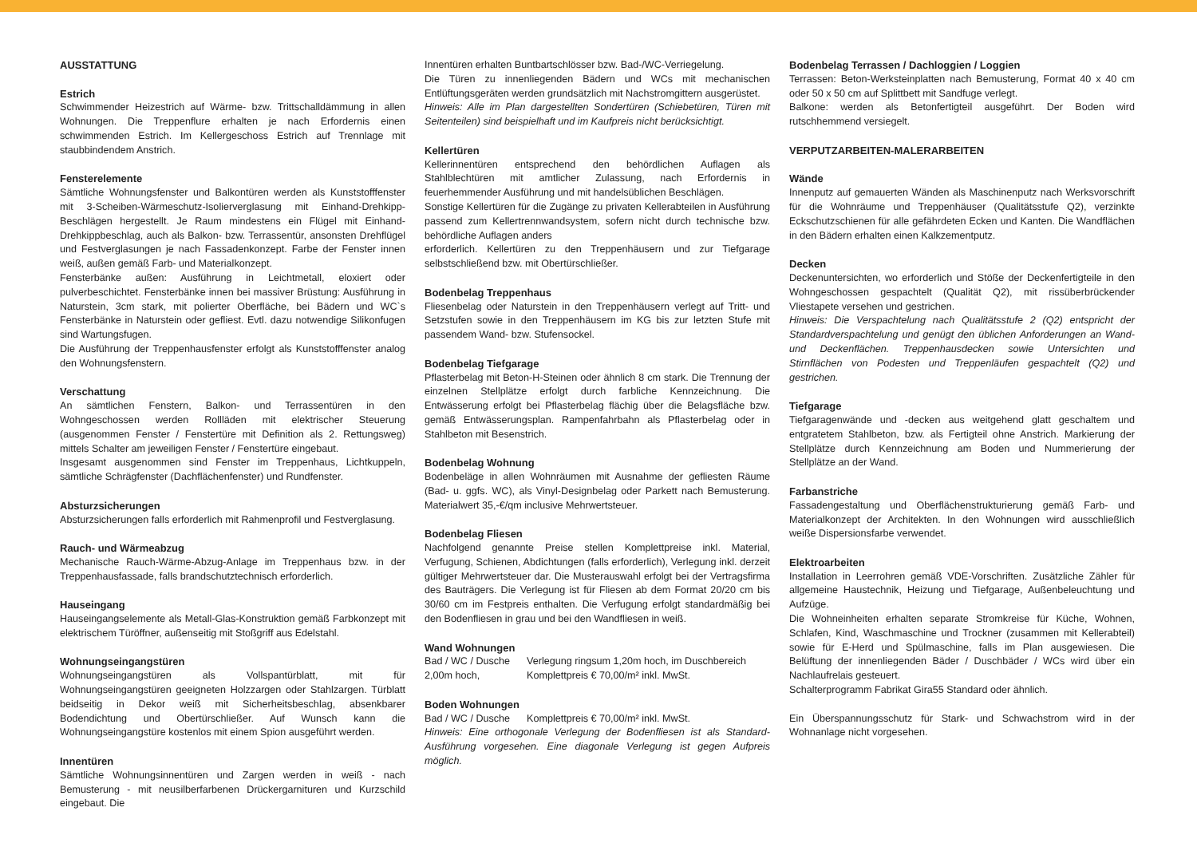AUSSTATTUNG
Estrich
Schwimmender Heizestrich auf Wärme- bzw. Trittschalldämmung in allen Wohnungen. Die Treppenflure erhalten je nach Erfordernis einen schwimmenden Estrich. Im Kellergeschoss Estrich auf Trennlage mit staubbindendem Anstrich.
Fensterelemente
Sämtliche Wohnungsfenster und Balkontüren werden als Kunststofffenster mit 3-Scheiben-Wärmeschutz-Isolierverglasung mit Einhand-Drehkipp-Beschlägen hergestellt. Je Raum mindestens ein Flügel mit Einhand-Drehkippbeschlag, auch als Balkon- bzw. Terrassentür, ansonsten Drehflügel und Festverglasungen je nach Fassadenkonzept. Farbe der Fenster innen weiß, außen gemäß Farb- und Materialkonzept.
Fensterbänke außen: Ausführung in Leichtmetall, eloxiert oder pulverbeschichtet. Fensterbänke innen bei massiver Brüstung: Ausführung in Naturstein, 3cm stark, mit polierter Oberfläche, bei Bädern und WC`s Fensterbänke in Naturstein oder gefliest. Evtl. dazu notwendige Silikonfugen sind Wartungsfugen.
Die Ausführung der Treppenhausfenster erfolgt als Kunststofffenster analog den Wohnungsfenstern.
Verschattung
An sämtlichen Fenstern, Balkon- und Terrassentüren in den Wohngeschossen werden Rollläden mit elektrischer Steuerung (ausgenommen Fenster / Fenstertüre mit Definition als 2. Rettungsweg) mittels Schalter am jeweiligen Fenster / Fenstertüre eingebaut.
Insgesamt ausgenommen sind Fenster im Treppenhaus, Lichtkuppeln, sämtliche Schrägfenster (Dachflächenfenster) und Rundfenster.
Absturzsicherungen
Absturzsicherungen falls erforderlich mit Rahmenprofil und Festverglasung.
Rauch- und Wärmeabzug
Mechanische Rauch-Wärme-Abzug-Anlage im Treppenhaus bzw. in der Treppenhausfassade, falls brandschutztechnisch erforderlich.
Hauseingang
Hauseingangselemente als Metall-Glas-Konstruktion gemäß Farbkonzept mit elektrischem Türöffner, außenseitig mit Stoßgriff aus Edelstahl.
Wohnungseingangstüren
Wohnungseingangstüren als Vollspantürblatt, mit für Wohnungseingangstüren geeigneten Holzzargen oder Stahlzargen. Türblatt beidseitig in Dekor weiß mit Sicherheitsbeschlag, absenkbarer Bodendichtung und Obertürschließer. Auf Wunsch kann die Wohnungseingangstüre kostenlos mit einem Spion ausgeführt werden.
Innentüren
Sämtliche Wohnungsinnentüren und Zargen werden in weiß - nach Bemusterung - mit neusilberfarbenen Drückergarnituren und Kurzschild eingebaut. Die
Innentüren erhalten Buntbartschlösser bzw. Bad-/WC-Verriegelung.
Die Türen zu innenliegenden Bädern und WCs mit mechanischen Entlüftungsgeräten werden grundsätzlich mit Nachstromgittern ausgerüstet.
Hinweis: Alle im Plan dargestellten Sondertüren (Schiebetüren, Türen mit Seitenteilen) sind beispielhaft und im Kaufpreis nicht berücksichtigt.
Kellertüren
Kellerinnentüren entsprechend den behördlichen Auflagen als Stahlblechtüren mit amtlicher Zulassung, nach Erfordernis in feuerhemmender Ausführung und mit handelsüblichen Beschlägen.
Sonstige Kellertüren für die Zugänge zu privaten Kellerabteilen in Ausführung passend zum Kellertrennwandsystem, sofern nicht durch technische bzw. behördliche Auflagen anders
erforderlich. Kellertüren zu den Treppenhäusern und zur Tiefgarage selbstschließend bzw. mit Obertürschließer.
Bodenbelag Treppenhaus
Fliesenbelag oder Naturstein in den Treppenhäusern verlegt auf Tritt- und Setzstufen sowie in den Treppenhäusern im KG bis zur letzten Stufe mit passendem Wand- bzw. Stufensockel.
Bodenbelag Tiefgarage
Pflasterbelag mit Beton-H-Steinen oder ähnlich 8 cm stark. Die Trennung der einzelnen Stellplätze erfolgt durch farbliche Kennzeichnung. Die Entwässerung erfolgt bei Pflasterbelag flächig über die Belagsfläche bzw. gemäß Entwässerungsplan. Rampenfahrbahn als Pflasterbelag oder in Stahlbeton mit Besenstrich.
Bodenbelag Wohnung
Bodenbeläge in allen Wohnräumen mit Ausnahme der gefliesten Räume (Bad- u. ggfs. WC), als Vinyl-Designbelag oder Parkett nach Bemusterung. Materialwert 35,-€/qm inclusive Mehrwertsteuer.
Bodenbelag Fliesen
Nachfolgend genannte Preise stellen Komplettpreise inkl. Material, Verfugung, Schienen, Abdichtungen (falls erforderlich), Verlegung inkl. derzeit gültiger Mehrwertsteuer dar. Die Musterauswahl erfolgt bei der Vertragsfirma des Bauträgers. Die Verlegung ist für Fliesen ab dem Format 20/20 cm bis 30/60 cm im Festpreis enthalten. Die Verfugung erfolgt standardmäßig bei den Bodenfliesen in grau und bei den Wandfliesen in weiß.
Wand Wohnungen
Bad / WC / Dusche Verlegung ringsum 1,20m hoch, im Duschbereich
2,00m hoch, Komplettpreis € 70,00/m² inkl. MwSt.
Boden Wohnungen
Bad / WC / Dusche Komplettpreis € 70,00/m² inkl. MwSt.
Hinweis: Eine orthogonale Verlegung der Bodenfliesen ist als Standard-Ausführung vorgesehen. Eine diagonale Verlegung ist gegen Aufpreis möglich.
Bodenbelag Terrassen / Dachloggien / Loggien
Terrassen: Beton-Werksteinplatten nach Bemusterung, Format 40 x 40 cm oder 50 x 50 cm auf Splittbett mit Sandfuge verlegt.
Balkone: werden als Betonfertigteil ausgeführt. Der Boden wird rutschhemmend versiegelt.
VERPUTZARBEITEN-MALERARBEITEN
Wände
Innenputz auf gemauerten Wänden als Maschinenputz nach Werksvorschrift für die Wohnräume und Treppenhäuser (Qualitätsstufe Q2), verzinkte Eckschutzschienen für alle gefährdeten Ecken und Kanten. Die Wandflächen in den Bädern erhalten einen Kalkzementputz.
Decken
Deckenuntersichten, wo erforderlich und Stöße der Deckenfertigteile in den Wohngeschossen gespachtelt (Qualität Q2), mit rissüberbrückender Vliestapete versehen und gestrichen.
Hinweis: Die Verspachtelung nach Qualitätsstufe 2 (Q2) entspricht der Standardverspachtelung und genügt den üblichen Anforderungen an Wand- und Deckenflächen. Treppenhausdecken sowie Untersichten und Stirnflächen von Podesten und Treppenläufen gespachtelt (Q2) und gestrichen.
Tiefgarage
Tiefgaragenwände und -decken aus weitgehend glatt geschaltem und entgratetem Stahlbeton, bzw. als Fertigteil ohne Anstrich. Markierung der Stellplätze durch Kennzeichnung am Boden und Nummerierung der Stellplätze an der Wand.
Farbanstriche
Fassadengestaltung und Oberflächenstrukturierung gemäß Farb- und Materialkonzept der Architekten. In den Wohnungen wird ausschließlich weiße Dispersionsfarbe verwendet.
Elektroarbeiten
Installation in Leerrohren gemäß VDE-Vorschriften. Zusätzliche Zähler für allgemeine Haustechnik, Heizung und Tiefgarage, Außenbeleuchtung und Aufzüge.
Die Wohneinheiten erhalten separate Stromkreise für Küche, Wohnen, Schlafen, Kind, Waschmaschine und Trockner (zusammen mit Kellerabteil) sowie für E-Herd und Spülmaschine, falls im Plan ausgewiesen. Die Belüftung der innenliegenden Bäder / Duschbäder / WCs wird über ein Nachlaufrelais gesteuert.
Schalterprogramm Fabrikat Gira55 Standard oder ähnlich.
Ein Überspannungsschutz für Stark- und Schwachstrom wird in der Wohnanlage nicht vorgesehen.